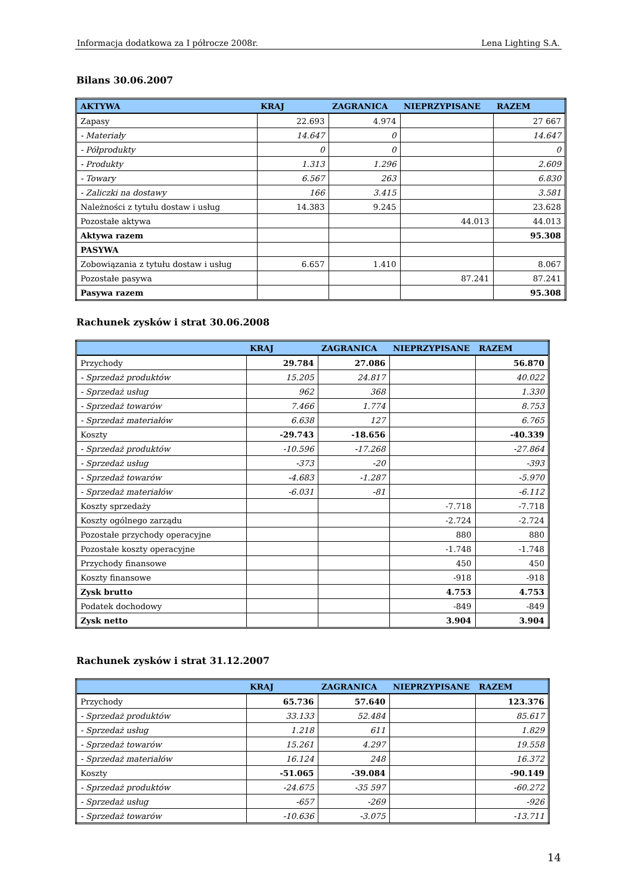Informacja dodatkowa za I półrocze 2008r. Lena Lighting S.A.
Bilans 30.06.2007
| AKTYWA | KRAJ | ZAGRANICA | NIEPRZYPISANE | RAZEM |
| --- | --- | --- | --- | --- |
| Zapasy | 22.693 | 4.974 | | 27 667 |
| - Materiały | 14.647 | 0 | | 14.647 |
| - Półprodukty | 0 | 0 | | 0 |
| - Produkty | 1.313 | 1.296 | | 2.609 |
| - Towary | 6.567 | 263 | | 6.830 |
| - Zaliczki na dostawy | 166 | 3.415 | | 3.581 |
| Należności z tytułu dostaw i usług | 14.383 | 9.245 | | 23.628 |
| Pozostałe aktywa | | | 44.013 | 44.013 |
| Aktywa razem | | | | 95.308 |
| PASYWA | | | | |
| Zobowiązania z tytułu dostaw i usług | 6.657 | 1.410 | | 8.067 |
| Pozostałe pasywa | | | 87.241 | 87.241 |
| Pasywa razem | | | | 95.308 |
Rachunek zysków i strat 30.06.2008
| | KRAJ | ZAGRANICA | NIEPRZYPISANE | RAZEM |
| --- | --- | --- | --- | --- |
| Przychody | 29.784 | 27.086 | | 56.870 |
| - Sprzedaż produktów | 15.205 | 24.817 | | 40.022 |
| - Sprzedaż usług | 962 | 368 | | 1.330 |
| - Sprzedaż towarów | 7.466 | 1.774 | | 8.753 |
| - Sprzedaż materiałów | 6.638 | 127 | | 6.765 |
| Koszty | -29.743 | -18.656 | | -40.339 |
| - Sprzedaż produktów | -10.596 | -17.268 | | -27.864 |
| - Sprzedaż usług | -373 | -20 | | -393 |
| - Sprzedaż towarów | -4.683 | -1.287 | | -5.970 |
| - Sprzedaż materiałów | -6.031 | -81 | | -6.112 |
| Koszty sprzedaży | | | -7.718 | -7.718 |
| Koszty ogólnego zarządu | | | -2.724 | -2.724 |
| Pozostałe przychody operacyjne | | | 880 | 880 |
| Pozostałe koszty operacyjne | | | -1.748 | -1.748 |
| Przychody finansowe | | | 450 | 450 |
| Koszty finansowe | | | -918 | -918 |
| Zysk brutto | | | 4.753 | 4.753 |
| Podatek dochodowy | | | -849 | -849 |
| Zysk netto | | | 3.904 | 3.904 |
Rachunek zysków i strat 31.12.2007
| | KRAJ | ZAGRANICA | NIEPRZYPISANE | RAZEM |
| --- | --- | --- | --- | --- |
| Przychody | 65.736 | 57.640 | | 123.376 |
| - Sprzedaż produktów | 33.133 | 52.484 | | 85.617 |
| - Sprzedaż usług | 1.218 | 611 | | 1.829 |
| - Sprzedaż towarów | 15.261 | 4.297 | | 19.558 |
| - Sprzedaż materiałów | 16.124 | 248 | | 16.372 |
| Koszty | -51.065 | -39.084 | | -90.149 |
| - Sprzedaż produktów | -24.675 | -35 597 | | -60.272 |
| - Sprzedaż usług | -657 | -269 | | -926 |
| - Sprzedaż towarów | -10.636 | -3.075 | | -13.711 |
14